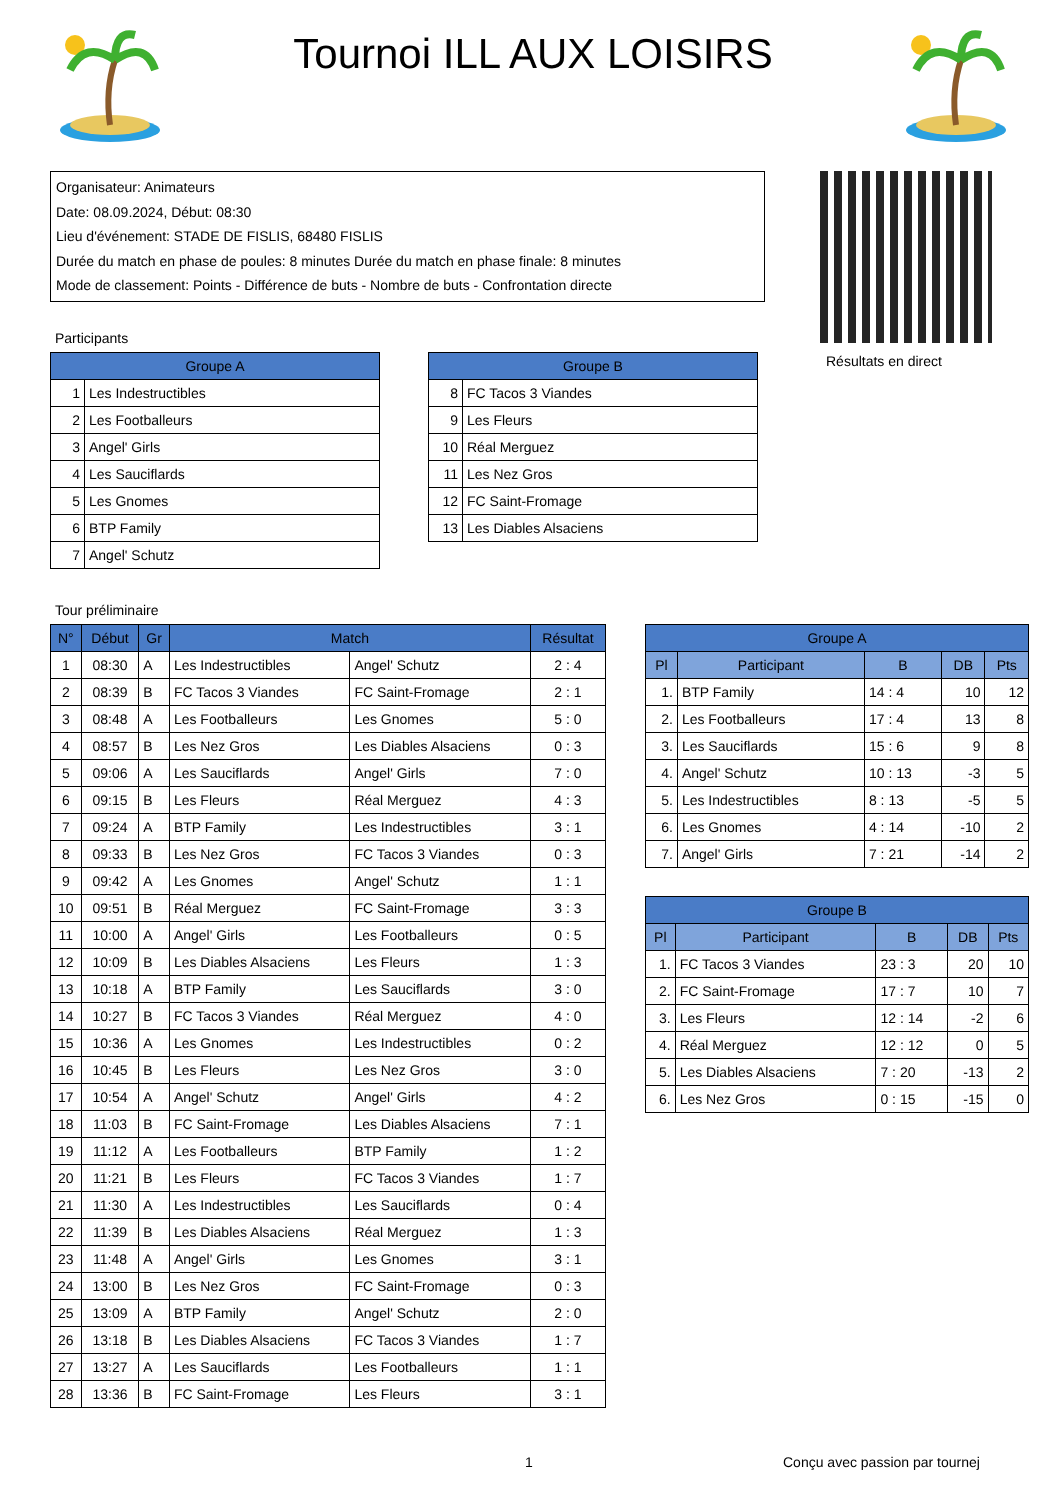Tournoi ILL AUX LOISIRS
Organisateur: Animateurs
Date: 08.09.2024, Début: 08:30
Lieu d'événement: STADE DE FISLIS, 68480 FISLIS
Durée du match en phase de poules: 8 minutes Durée du match en phase finale: 8 minutes
Mode de classement: Points - Différence de buts - Nombre de buts - Confrontation directe
Résultats en direct
Participants
| Groupe A | |
| --- | --- |
| 1 | Les Indestructibles |
| 2 | Les Footballeurs |
| 3 | Angel' Girls |
| 4 | Les Sauciflards |
| 5 | Les Gnomes |
| 6 | BTP Family |
| 7 | Angel' Schutz |
| Groupe B | |
| --- | --- |
| 8 | FC Tacos 3 Viandes |
| 9 | Les Fleurs |
| 10 | Réal Merguez |
| 11 | Les Nez Gros |
| 12 | FC Saint-Fromage |
| 13 | Les Diables Alsaciens |
Tour préliminaire
| N° | Début | Gr | Match | | Résultat |
| --- | --- | --- | --- | --- | --- |
| 1 | 08:30 | A | Les Indestructibles | Angel' Schutz | 2 : 4 |
| 2 | 08:39 | B | FC Tacos 3 Viandes | FC Saint-Fromage | 2 : 1 |
| 3 | 08:48 | A | Les Footballeurs | Les Gnomes | 5 : 0 |
| 4 | 08:57 | B | Les Nez Gros | Les Diables Alsaciens | 0 : 3 |
| 5 | 09:06 | A | Les Sauciflards | Angel' Girls | 7 : 0 |
| 6 | 09:15 | B | Les Fleurs | Réal Merguez | 4 : 3 |
| 7 | 09:24 | A | BTP Family | Les Indestructibles | 3 : 1 |
| 8 | 09:33 | B | Les Nez Gros | FC Tacos 3 Viandes | 0 : 3 |
| 9 | 09:42 | A | Les Gnomes | Angel' Schutz | 1 : 1 |
| 10 | 09:51 | B | Réal Merguez | FC Saint-Fromage | 3 : 3 |
| 11 | 10:00 | A | Angel' Girls | Les Footballeurs | 0 : 5 |
| 12 | 10:09 | B | Les Diables Alsaciens | Les Fleurs | 1 : 3 |
| 13 | 10:18 | A | BTP Family | Les Sauciflards | 3 : 0 |
| 14 | 10:27 | B | FC Tacos 3 Viandes | Réal Merguez | 4 : 0 |
| 15 | 10:36 | A | Les Gnomes | Les Indestructibles | 0 : 2 |
| 16 | 10:45 | B | Les Fleurs | Les Nez Gros | 3 : 0 |
| 17 | 10:54 | A | Angel' Schutz | Angel' Girls | 4 : 2 |
| 18 | 11:03 | B | FC Saint-Fromage | Les Diables Alsaciens | 7 : 1 |
| 19 | 11:12 | A | Les Footballeurs | BTP Family | 1 : 2 |
| 20 | 11:21 | B | Les Fleurs | FC Tacos 3 Viandes | 1 : 7 |
| 21 | 11:30 | A | Les Indestructibles | Les Sauciflards | 0 : 4 |
| 22 | 11:39 | B | Les Diables Alsaciens | Réal Merguez | 1 : 3 |
| 23 | 11:48 | A | Angel' Girls | Les Gnomes | 3 : 1 |
| 24 | 13:00 | B | Les Nez Gros | FC Saint-Fromage | 0 : 3 |
| 25 | 13:09 | A | BTP Family | Angel' Schutz | 2 : 0 |
| 26 | 13:18 | B | Les Diables Alsaciens | FC Tacos 3 Viandes | 1 : 7 |
| 27 | 13:27 | A | Les Sauciflards | Les Footballeurs | 1 : 1 |
| 28 | 13:36 | B | FC Saint-Fromage | Les Fleurs | 3 : 1 |
| Groupe A | | | | |
| --- | --- | --- | --- | --- |
| Pl | Participant | B | DB | Pts |
| 1. | BTP Family | 14 : 4 | 10 | 12 |
| 2. | Les Footballeurs | 17 : 4 | 13 | 8 |
| 3. | Les Sauciflards | 15 : 6 | 9 | 8 |
| 4. | Angel' Schutz | 10 : 13 | -3 | 5 |
| 5. | Les Indestructibles | 8 : 13 | -5 | 5 |
| 6. | Les Gnomes | 4 : 14 | -10 | 2 |
| 7. | Angel' Girls | 7 : 21 | -14 | 2 |
| Groupe B | | | | |
| --- | --- | --- | --- | --- |
| Pl | Participant | B | DB | Pts |
| 1. | FC Tacos 3 Viandes | 23 : 3 | 20 | 10 |
| 2. | FC Saint-Fromage | 17 : 7 | 10 | 7 |
| 3. | Les Fleurs | 12 : 14 | -2 | 6 |
| 4. | Réal Merguez | 12 : 12 | 0 | 5 |
| 5. | Les Diables Alsaciens | 7 : 20 | -13 | 2 |
| 6. | Les Nez Gros | 0 : 15 | -15 | 0 |
1 Conçu avec passion par tournej